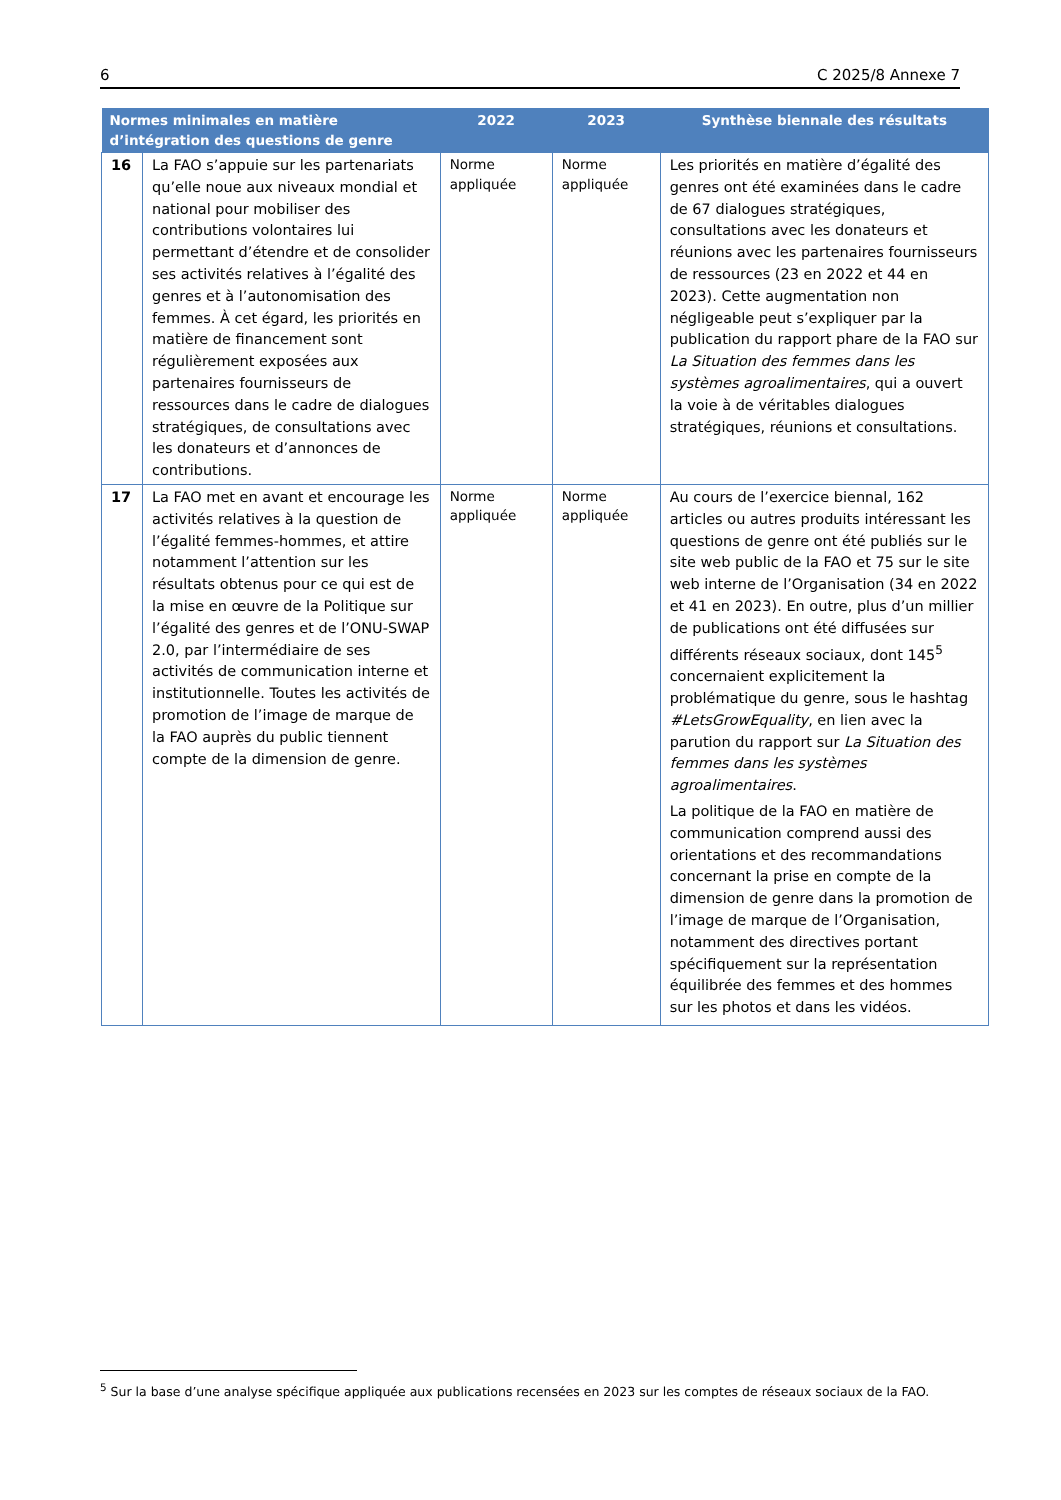6 C 2025/8 Annexe 7
| Normes minimales en matière d’intégration des questions de genre | | 2022 | 2023 | Synthèse biennale des résultats |
| --- | --- | --- | --- | --- |
| 16 | La FAO s’appuie sur les partenariats qu’elle noue aux niveaux mondial et national pour mobiliser des contributions volontaires lui permettant d’étendre et de consolider ses activités relatives à l’égalité des genres et à l’autonomisation des femmes. À cet égard, les priorités en matière de financement sont régulièrement exposées aux partenaires fournisseurs de ressources dans le cadre de dialogues stratégiques, de consultations avec les donateurs et d’annonces de contributions. | Norme appliquée | Norme appliquée | Les priorités en matière d’égalité des genres ont été examinées dans le cadre de 67 dialogues stratégiques, consultations avec les donateurs et réunions avec les partenaires fournisseurs de ressources (23 en 2022 et 44 en 2023). Cette augmentation non négligeable peut s’expliquer par la publication du rapport phare de la FAO sur La Situation des femmes dans les systèmes agroalimentaires , qui a ouvert la voie à de véritables dialogues stratégiques, réunions et consultations. |
| 17 | La FAO met en avant et encourage les activités relatives à la question de l’égalité femmes-hommes, et attire notamment l’attention sur les résultats obtenus pour ce qui est de la mise en œuvre de la Politique sur l’égalité des genres et de l’ONU-SWAP 2.0, par l’intermédiaire de ses activités de communication interne et institutionnelle. Toutes les activités de promotion de l’image de marque de la FAO auprès du public tiennent compte de la dimension de genre. | Norme appliquée | Norme appliquée | Au cours de l’exercice biennal, 162 articles ou autres produits intéressant les questions de genre ont été publiés sur le site web public de la FAO et 75 sur le site web interne de l’Organisation (34 en 2022 et 41 en 2023). En outre, plus d’un millier de publications ont été diffusées sur différents réseaux sociaux, dont 145<sup>5</sup> concernaient explicitement la problématique du genre, sous le hashtag #LetsGrowEquality , en lien avec la parution du rapport sur La Situation des femmes dans les systèmes agroalimentaires . La politique de la FAO en matière de communication comprend aussi des orientations et des recommandations concernant la prise en compte de la dimension de genre dans la promotion de l’image de marque de l’Organisation, notamment des directives portant spécifiquement sur la représentation équilibrée des femmes et des hommes sur les photos et dans les vidéos. |
<sup>5</sup> Sur la base d’une analyse spécifique appliquée aux publications recensées en 2023 sur les comptes de réseaux sociaux de la FAO.